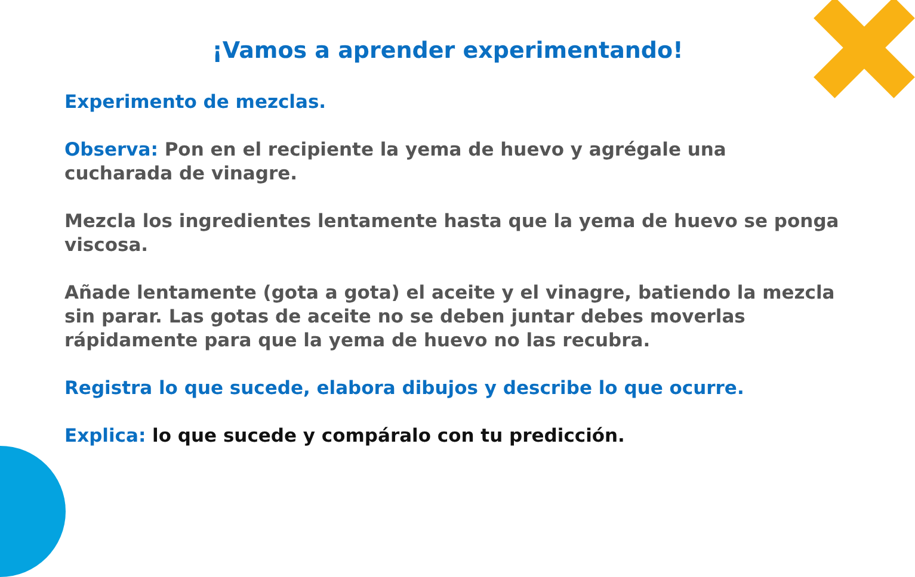¡Vamos a aprender experimentando!
Experimento de mezclas.
Observa: Pon en el recipiente la yema de huevo y agrégale una
cucharada de vinagre.
Mezcla los ingredientes lentamente hasta que la yema de huevo se ponga viscosa.
Añade lentamente (gota a gota) el aceite y el vinagre, batiendo la mezcla sin parar. Las gotas de aceite no se deben juntar debes moverlas rápidamente para que la yema de huevo no las recubra.
Registra lo que sucede, elabora dibujos y describe lo que ocurre.
Explica: lo que sucede y compáralo con tu predicción.